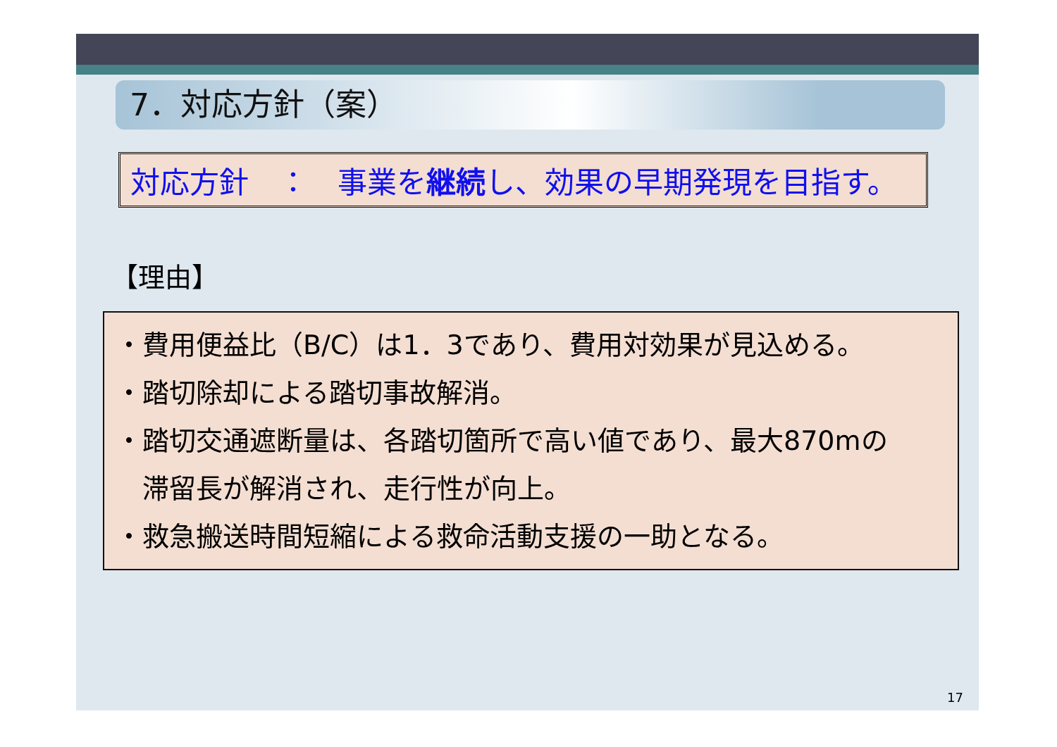7．対応方針（案）
対応方針　：　事業を継続し、効果の早期発現を目指す。
【理由】
・費用便益比（B/C）は1．3であり、費用対効果が見込める。
・踏切除却による踏切事故解消。
・踏切交通遮断量は、各踏切箇所で高い値であり、最大870mの
　滞留長が解消され、走行性が向上。
・救急搬送時間短縮による救命活動支援の一助となる。
17